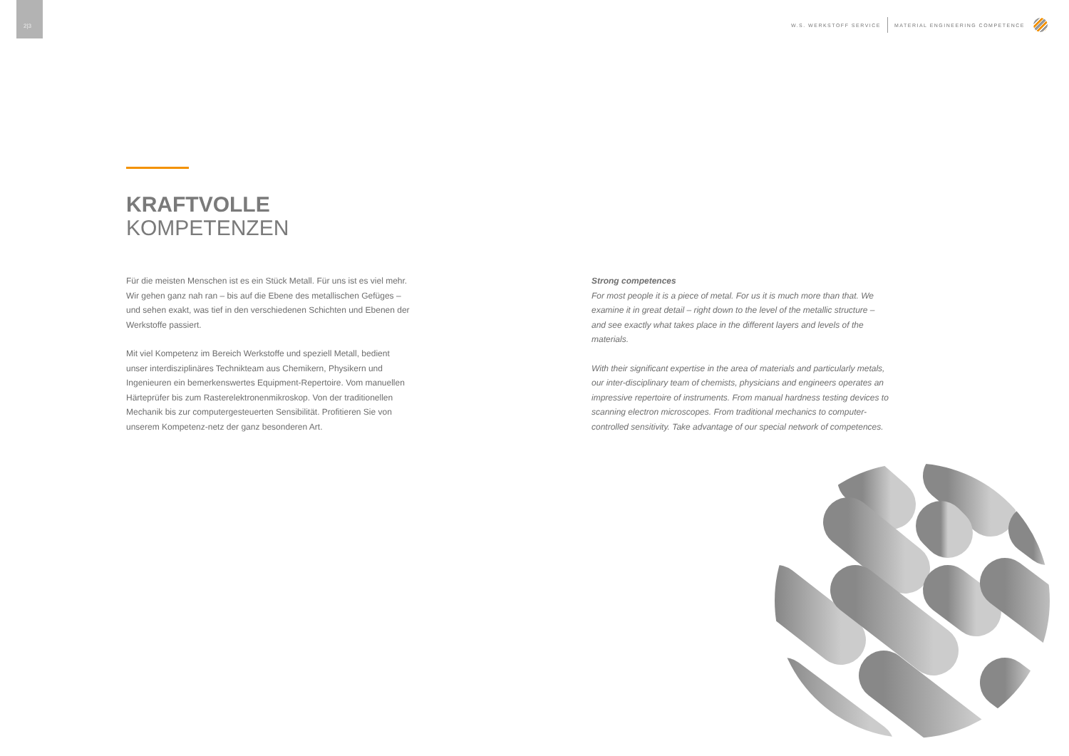2|3
W.S. WERKSTOFF SERVICE MATERIAL ENGINEERING COMPETENCE
KRAFTVOLLE
KOMPETENZEN
Für die meisten Menschen ist es ein Stück Metall. Für uns ist es viel mehr. Wir gehen ganz nah ran – bis auf die Ebene des metallischen Gefüges – und sehen exakt, was tief in den verschiedenen Schichten und Ebenen der Werkstoffe passiert.
Mit viel Kompetenz im Bereich Werkstoffe und speziell Metall, bedient unser interdisziplinäres Technikteam aus Chemikern, Physikern und Ingenieuren ein bemerkenswertes Equipment-Repertoire. Vom manuellen Härteprüfer bis zum Rasterelektronenmikroskop. Von der traditionellen Mechanik bis zur computergesteuerten Sensibilität. Profitieren Sie von unserem Kompetenz-netz der ganz besonderen Art.
Strong competences
For most people it is a piece of metal. For us it is much more than that. We examine it in great detail – right down to the level of the metallic structure – and see exactly what takes place in the different layers and levels of the materials.
With their significant expertise in the area of materials and particularly metals, our inter-disciplinary team of chemists, physicians and engineers operates an impressive repertoire of instruments. From manual hardness testing devices to scanning electron microscopes. From traditional mechanics to computer-controlled sensitivity. Take advantage of our special network of competences.